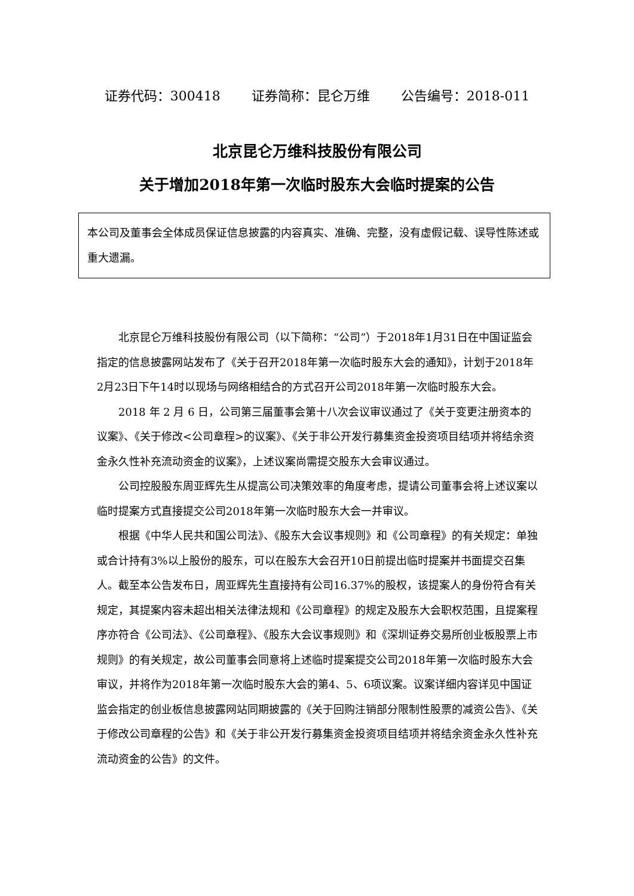证券代码：300418 证券简称：昆仑万维 公告编号：2018-011
北京昆仑万维科技股份有限公司
关于增加2018年第一次临时股东大会临时提案的公告
本公司及董事会全体成员保证信息披露的内容真实、准确、完整，没有虚假记载、误导性陈述或重大遗漏。
北京昆仑万维科技股份有限公司（以下简称：“公司”）于2018年1月31日在中国证监会指定的信息披露网站发布了《关于召开2018年第一次临时股东大会的通知》，计划于2018年2月23日下午14时以现场与网络相结合的方式召开公司2018年第一次临时股东大会。
2018 年 2 月 6 日，公司第三届董事会第十八次会议审议通过了《关于变更注册资本的议案》、《关于修改<公司章程>的议案》、《关于非公开发行募集资金投资项目结项并将结余资金永久性补充流动资金的议案》，上述议案尚需提交股东大会审议通过。
公司控股股东周亚辉先生从提高公司决策效率的角度考虑，提请公司董事会将上述议案以临时提案方式直接提交公司2018年第一次临时股东大会一并审议。
根据《中华人民共和国公司法》、《股东大会议事规则》和《公司章程》的有关规定：单独或合计持有3%以上股份的股东，可以在股东大会召开10日前提出临时提案并书面提交召集人。截至本公告发布日，周亚辉先生直接持有公司16.37%的股权，该提案人的身份符合有关规定，其提案内容未超出相关法律法规和《公司章程》的规定及股东大会职权范围，且提案程序亦符合《公司法》、《公司章程》、《股东大会议事规则》和《深圳证券交易所创业板股票上市规则》的有关规定，故公司董事会同意将上述临时提案提交公司2018年第一次临时股东大会审议，并将作为2018年第一次临时股东大会的第4、5、6项议案。议案详细内容详见中国证监会指定的创业板信息披露网站同期披露的《关于回购注销部分限制性股票的减资公告》、《关于修改公司章程的公告》和《关于非公开发行募集资金投资项目结项并将结余资金永久性补充流动资金的公告》的文件。